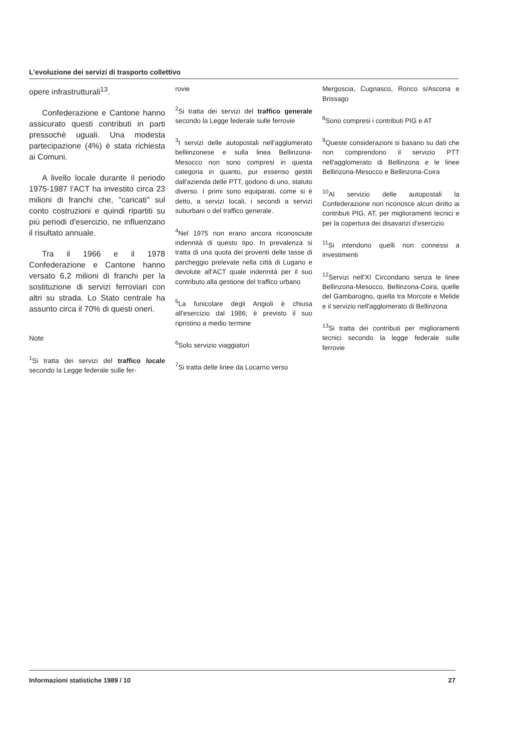L'evoluzione dei servizi di trasporto collettivo
opere infrastrutturali<sup>13</sup>.
Confederazione e Cantone hanno assicurato questi contributi in parti pressochè uguali. Una modesta partecipazione (4%) è stata richiesta ai Comuni.
A livello locale durante il periodo 1975-1987 l'ACT ha investito circa 23 milioni di franchi che, "caricati" sul conto costruzioni e quindi ripartiti su più periodi d'esercizio, ne influenzano il risultato annuale.
Tra il 1966 e il 1978 Confederazione e Cantone hanno versato 6,2 milioni di franchi per la sostituzione di servizi ferroviari con altri su strada. Lo Stato centrale ha assunto circa il 70% di questi oneri.
Note
<sup>1</sup> Si tratta dei servizi del traffico locale secondo la Legge federale sulle fer-
rovie
<sup>2</sup> Si tratta dei servizi del traffico generale secondo la Legge federale sulle ferrovie
<sup>3</sup> I servizi delle autopostali nell'agglomerato belliinzonese e sulla linea Bellinzona-Mesocco non sono compresi in questa categoria in quanto, pur essenso gestiti dall'azienda delle PTT, godono di uno, statuto diverso. I primi sono equiparati, come si è detto, a servizi locali, i secondi a servizi suburbani o del traffico generale.
<sup>4</sup> Nel 1975 non erano ancora riconosciute indennità di questo tipo. In prevalenza si tratta di una quota dei proventi delle tasse di parcheggio prelevate nella città di Lugano e devolute all'ACT quale indennità per il suo contributo alla gestione del traffico urbano
<sup>5</sup> La funicolare degli Angioli è chiusa all'esercizio dal 1986; è previsto il suo ripristino a medio termine
<sup>6</sup> Solo servizio viaggiatori
<sup>7</sup> Si tratta delle linee da Locarno verso
Mergoscia, Cugnasco, Ronco s/Ascona e Brissago
<sup>8</sup> Sono compresi i contributi PIG e AT
<sup>9</sup> Queste considerazioni si basano su dati che non comprendono il servizio PTT nell'agglomerato di Bellinzona e le linee Bellinzona-Mesocco e Bellinzona-Coira
<sup>10</sup> Al servizio delle autopostali la Confederazione non riconosce alcun diritto ai contributi PIG, AT, per miglioramenti tecnici e per la copertura dei disavanzi d'esercizio
<sup>11</sup> Si intendono quelli non connessi a investimenti
<sup>12</sup> Servizi nell'XI Circondario senza le linee Bellinzona-Mesocco, Bellinzona-Coira, quelle del Gambarogno, quella tra Morcote e Melide e il servizio nell'agglomerato di Bellinzona
<sup>13</sup> Si tratta dei contributi per miglioramenti tecnici secondo la legge federale sulle ferrovie
Informazioni statistiche 1989 / 10 27